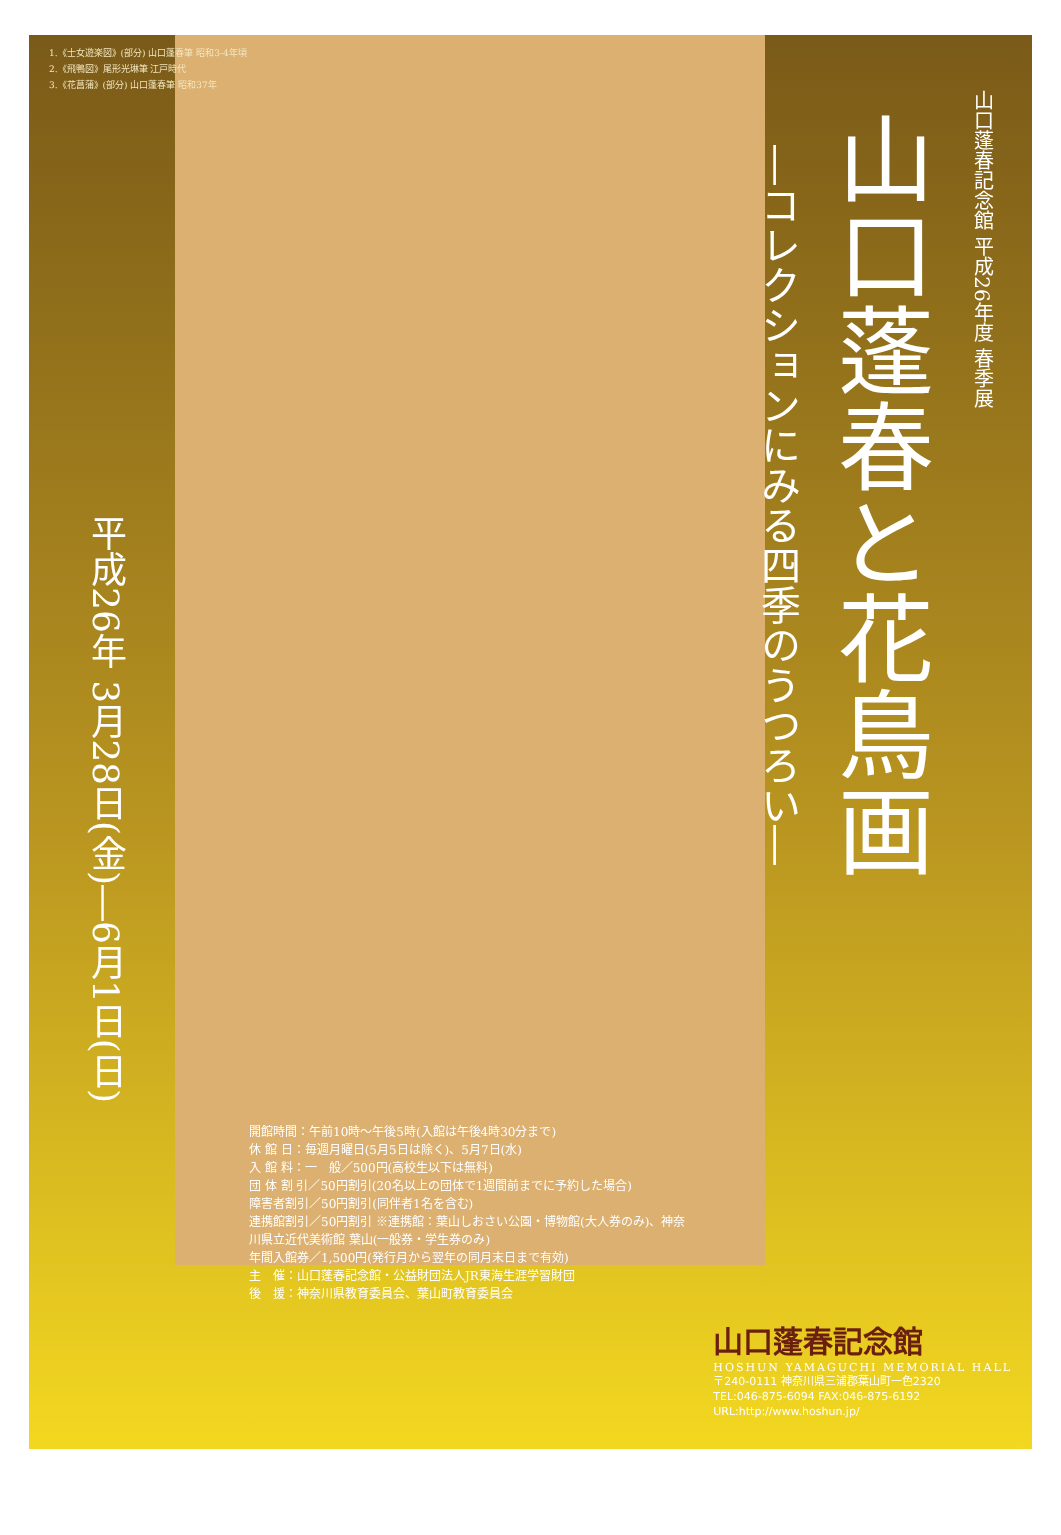1.《士女遊楽図》(部分) 山口蓬春筆 昭和3-4年頃
2.《飛鴨図》尾形光琳筆 江戸時代
3.《花菖蒲》(部分) 山口蓬春筆 昭和37年
山口蓬春記念館 平成26年度 春季展
山口蓬春と花鳥画
―コレクションにみる四季のうつろい―
平成26年 3月28日(金)―6月1日(日)
開館時間：午前10時～午後5時(入館は午後4時30分まで)
休 館 日：毎週月曜日(5月5日は除く)、5月7日(水)
入 館 料：一　般／500円(高校生以下は無料)
団 体 割 引／50円割引(20名以上の団体で1週間前までに予約した場合)
障害者割引／50円割引(同伴者1名を含む)
連携館割引／50円割引 ※連携館：葉山しおさい公園・博物館(大人券のみ)、神奈川県立近代美術館 葉山(一般券・学生券のみ)
年間入館券／1,500円(発行月から翌年の同月末日まで有効)
主　催：山口蓬春記念館・公益財団法人JR東海生涯学習財団
後　援：神奈川県教育委員会、葉山町教育委員会
山口蓬春記念館
HOSHUN YAMAGUCHI MEMORIAL HALL
〒240-0111 神奈川県三浦郡葉山町一色2320
TEL:046-875-6094 FAX:046-875-6192
URL:http://www.hoshun.jp/